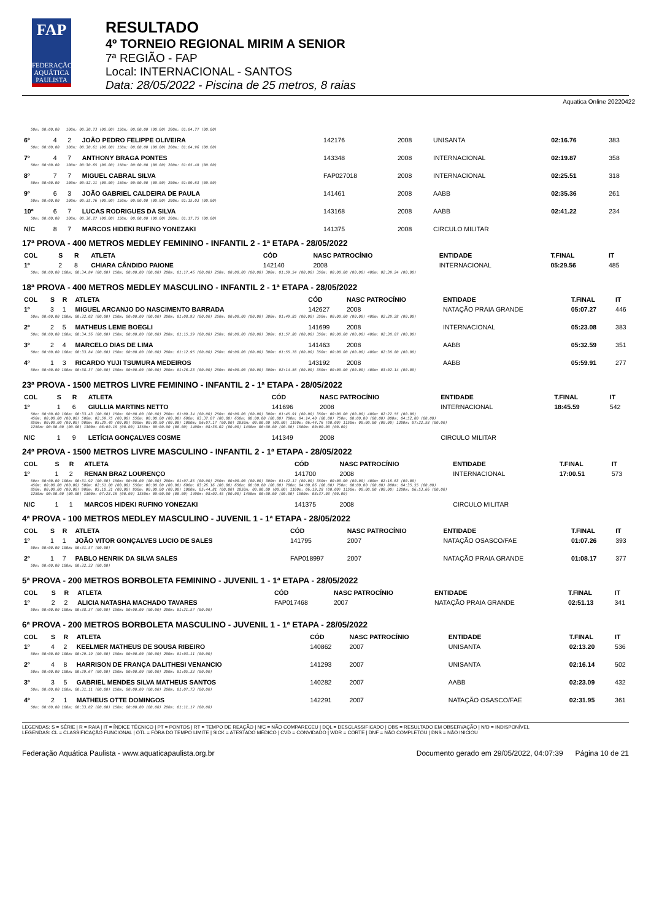FAP
FEDERAÇÃO AQUÁTICA PAULISTA
RESULTADO
4º TORNEIO REGIONAL MIRIM A SENIOR
7ª REGIÃO - FAP
Local: INTERNACIONAL - SANTOS
Data: 28/05/2022 - Piscina de 25 metros, 8 raias
Aquatica Online 20220422
| 50m: 00:00.00 100m: 00:30.73 (00.00) 150m: 00:00.00 (00.00) 200m: 01:04.77 (00.00) | | | | | | | | |
| 6º | 4 | 2 | JOÃO PEDRO FELIPPE OLIVEIRA | 142176 | 2008 | UNISANTA | 02:16.76 | 383 |
| 50m: 00:00.00 100m: 00:30.61 (00.00) 150m: 00:00.00 (00.00) 200m: 01:04.96 (00.00) | | | | | | | | |
| 7º | 4 | 7 | ANTHONY BRAGA PONTES | 143348 | 2008 | INTERNACIONAL | 02:19.87 | 358 |
| 50m: 00:00.00 100m: 00:30.65 (00.00) 150m: 00:00.00 (00.00) 200m: 01:05.49 (00.00) | | | | | | | | |
| 8º | 7 | 7 | MIGUEL CABRAL SILVA | FAP027018 | 2008 | INTERNACIONAL | 02:25.51 | 318 |
| 50m: 00:00.00 100m: 00:32.11 (00.00) 150m: 00:00.00 (00.00) 200m: 01:09.63 (00.00) | | | | | | | | |
| 9º | 6 | 3 | JOÃO GABRIEL CALDEIRA DE PAULA | 141461 | 2008 | AABB | 02:35.36 | 261 |
| 50m: 00:00.00 100m: 00:35.76 (00.00) 150m: 00:00.00 (00.00) 200m: 01:15.03 (00.00) | | | | | | | | |
| 10º | 6 | 7 | LUCAS RODRIGUES DA SILVA | 143168 | 2008 | AABB | 02:41.22 | 234 |
| 50m: 00:00.00 100m: 00:36.27 (00.00) 150m: 00:00.00 (00.00) 200m: 01:17.75 (00.00) | | | | | | | | |
| N/C | 8 | 7 | MARCOS HIDEKI RUFINO YONEZAKI | 141375 | 2008 | CIRCULO MILITAR | | |
17ª PROVA - 400 METROS MEDLEY FEMININO - INFANTIL 2 - 1ª ETAPA - 28/05/2022
| COL | S | R | ATLETA | CÓD | NASC PATROCÍNIO | ENTIDADE | T.FINAL | IT |
| --- | --- | --- | --- | --- | --- | --- | --- | --- |
| 1º | 2 | 8 | CHIARA CÂNDIDO PAIONE | 142140 | 2008 | INTERNACIONAL | 05:29.56 | 485 |
| 50m: 00:00.00 100m: 00:34.84 (00.00) 150m: 00:00.00 (00.00) 200m: 01:17.46 (00.00) 250m: 00:00.00 (00.00) 300m: 01:59.54 (00.00) 350m: 00:00.00 (00.00) 400m: 02:39.24 (00.00) | | | | | | | | |
18ª PROVA - 400 METROS MEDLEY MASCULINO - INFANTIL 2 - 1ª ETAPA - 28/05/2022
| COL | S | R | ATLETA | CÓD | NASC PATROCÍNIO | ENTIDADE | T.FINAL | IT |
| --- | --- | --- | --- | --- | --- | --- | --- | --- |
| 1º | 3 | 1 | MIGUEL ARCANJO DO NASCIMENTO BARRADA | 142627 | 2008 | NATAÇÃO PRAIA GRANDE | 05:07.27 | 446 |
| 50m: 00:00.00 100m: 00:32.02 (00.00) 150m: 00:00.00 (00.00) 200m: 01:08.93 (00.00) 250m: 00:00.00 (00.00) 300m: 01:49.85 (00.00) 350m: 00:00.00 (00.00) 400m: 02:29.28 (00.00) | | | | | | | | |
| 2º | 2 | 5 | MATHEUS LEME BOEGLI | 141699 | 2008 | INTERNACIONAL | 05:23.08 | 383 |
| 50m: 00:00.00 100m: 00:34.56 (00.00) 150m: 00:00.00 (00.00) 200m: 01:15.59 (00.00) 250m: 00:00.00 (00.00) 300m: 01:57.80 (00.00) 350m: 00:00.00 (00.00) 400m: 02:38.87 (00.00) | | | | | | | | |
| 3º | 2 | 4 | MARCELO DIAS DE LIMA | 141463 | 2008 | AABB | 05:32.59 | 351 |
| 50m: 00:00.00 100m: 00:33.84 (00.00) 150m: 00:00.00 (00.00) 200m: 01:12.95 (00.00) 250m: 00:00.00 (00.00) 300m: 01:55.78 (00.00) 350m: 00:00.00 (00.00) 400m: 02:38.80 (00.00) | | | | | | | | |
| 4º | 1 | 3 | RICARDO YUJI TSUMURA MEDEIROS | 143192 | 2008 | AABB | 05:59.91 | 277 |
| 50m: 00:00.00 100m: 00:38.37 (00.00) 150m: 00:00.00 (00.00) 200m: 01:26.23 (00.00) 250m: 00:00.00 (00.00) 300m: 02:14.56 (00.00) 350m: 00:00.00 (00.00) 400m: 03:02.14 (00.00) | | | | | | | | |
23ª PROVA - 1500 METROS LIVRE FEMININO - INFANTIL 2 - 1ª ETAPA - 28/05/2022
| COL | S | R | ATLETA | CÓD | NASC PATROCÍNIO | ENTIDADE | T.FINAL | IT |
| --- | --- | --- | --- | --- | --- | --- | --- | --- |
| 1º | 1 | 6 | GIULLIA MARTINS NETTO | 141696 | 2008 | INTERNACIONAL | 18:45.59 | 542 |
| 50m: 00:00.00 100m: 00:33.43 (00.00) 150m: 00:00.00 (00.00) 200m: 01:09.34 (00.00) 250m: 00:00.00 (00.00) 300m: 01:45.91 (00.00) 350m: 00:00.00 (00.00) 400m: 02:22.55 (00.00) 450m: 00:00.00 (00.00) 500m: 02:59.75 (00.00) 550m: 00:00.00 (00.00) 600m: 03:37.07 (00.00) 650m: 00:00.00 (00.00) 700m: 04:14.40 (00.00) 750m: 00:00.00 (00.00) 800m: 04:52.00 (00.00) 850m: 00:00.00 (00.00) 900m: 05:29.49 (00.00) 950m: 00:00.00 (00.00) 1000m: 06:07.17 (00.00) 1050m: 00:00.00 (00.00) 1100m: 06:44.76 (00.00) 1150m: 00:00.00 (00.00) 1200m: 07:22.58 (00.00) 1250m: 00:00.00 (00.00) 1300m: 08:00.18 (00.00) 1350m: 00:00.00 (00.00) 1400m: 08:38.02 (00.00) 1450m: 00:00.00 (00.00) 1500m: 00:00.00 (00.00) | | | | | | | | |
| N/C | 1 | 9 | LETÍCIA GONÇALVES COSME | 141349 | 2008 | CIRCULO MILITAR | | |
24ª PROVA - 1500 METROS LIVRE MASCULINO - INFANTIL 2 - 1ª ETAPA - 28/05/2022
| COL | S | R | ATLETA | CÓD | NASC PATROCÍNIO | ENTIDADE | T.FINAL | IT |
| --- | --- | --- | --- | --- | --- | --- | --- | --- |
| 1º | 1 | 2 | RENAN BRAZ LOURENÇO | 141700 | 2008 | INTERNACIONAL | 17:00.51 | 573 |
| 50m: 00:00.00 100m: 00:31.92 (00.00) 150m: 00:00.00 (00.00) 200m: 01:07.85 (00.00) 250m: 00:00.00 (00.00) 300m: 01:42.17 (00.00) 350m: 00:00.00 (00.00) 400m: 02:16.63 (00.00) 450m: 00:00.00 (00.00) 500m: 02:51.00 (00.00) 550m: 00:00.00 (00.00) 600m: 03:26.16 (00.00) 650m: 00:00.00 (00.00) 700m: 04:00.86 (00.00) 750m: 00:00.00 (00.00) 800m: 04:35.55 (00.00) 850m: 00:00.00 (00.00) 900m: 05:10.31 (00.00) 950m: 00:00.00 (00.00) 1000m: 05:44.81 (00.00) 1050m: 00:00.00 (00.00) 1100m: 06:19.28 (00.00) 1150m: 00:00.00 (00.00) 1200m: 06:53.66 (00.00) 1250m: 00:00.00 (00.00) 1300m: 07:28.16 (00.00) 1350m: 00:00.00 (00.00) 1400m: 08:02.45 (00.00) 1450m: 00:00.00 (00.00) 1500m: 08:37.03 (00.00) | | | | | | | | |
| N/C | 1 | 1 | MARCOS HIDEKI RUFINO YONEZAKI | 141375 | 2008 | CIRCULO MILITAR | | |
4ª PROVA - 100 METROS MEDLEY MASCULINO - JUVENIL 1 - 1ª ETAPA - 28/05/2022
| COL | S | R | ATLETA | CÓD | NASC PATROCÍNIO | ENTIDADE | T.FINAL | IT |
| --- | --- | --- | --- | --- | --- | --- | --- | --- |
| 1º | 1 | 1 | JOÃO VITOR GONÇALVES LUCIO DE SALES | 141795 | 2007 | NATAÇÃO OSASCO/FAE | 01:07.26 | 393 |
| 50m: 00:00.00 100m: 00:31.57 (00.00) | | | | | | | | |
| 2º | 1 | 7 | PABLO HENRIK DA SILVA SALES | FAP018997 | 2007 | NATAÇÃO PRAIA GRANDE | 01:08.17 | 377 |
| 50m: 00:00.00 100m: 00:32.33 (00.00) | | | | | | | | |
5ª PROVA - 200 METROS BORBOLETA FEMININO - JUVENIL 1 - 1ª ETAPA - 28/05/2022
| COL | S | R | ATLETA | CÓD | NASC PATROCÍNIO | ENTIDADE | T.FINAL | IT |
| --- | --- | --- | --- | --- | --- | --- | --- | --- |
| 1º | 2 | 2 | ALICIA NATASHA MACHADO TAVARES | FAP017468 | 2007 | NATAÇÃO PRAIA GRANDE | 02:51.13 | 341 |
| 50m: 00:00.00 100m: 00:38.37 (00.00) 150m: 00:00.00 (00.00) 200m: 01:21.57 (00.00) | | | | | | | | |
6ª PROVA - 200 METROS BORBOLETA MASCULINO - JUVENIL 1 - 1ª ETAPA - 28/05/2022
| COL | S | R | ATLETA | CÓD | NASC PATROCÍNIO | ENTIDADE | T.FINAL | IT |
| --- | --- | --- | --- | --- | --- | --- | --- | --- |
| 1º | 4 | 2 | KEELMER MATHEUS DE SOUSA RIBEIRO | 140862 | 2007 | UNISANTA | 02:13.20 | 536 |
| 50m: 00:00.00 100m: 00:29.19 (00.00) 150m: 00:00.00 (00.00) 200m: 01:03.11 (00.00) | | | | | | | | |
| 2º | 4 | 8 | HARRISON DE FRANÇA DALITHESI VENANCIO | 141293 | 2007 | UNISANTA | 02:16.14 | 502 |
| 50m: 00:00.00 100m: 00:29.67 (00.00) 150m: 00:00.00 (00.00) 200m: 01:05.33 (00.00) | | | | | | | | |
| 3º | 3 | 5 | GABRIEL MENDES SILVA MATHEUS SANTOS | 140282 | 2007 | AABB | 02:23.09 | 432 |
| 50m: 00:00.00 100m: 00:31.11 (00.00) 150m: 00:00.00 (00.00) 200m: 01:07.73 (00.00) | | | | | | | | |
| 4º | 2 | 1 | MATHEUS OTTE DOMINGOS | 142291 | 2007 | NATAÇÃO OSASCO/FAE | 02:31.95 | 361 |
| 50m: 00:00.00 100m: 00:33.02 (00.00) 150m: 00:00.00 (00.00) 200m: 01:11.17 (00.00) | | | | | | | | |
LEGENDAS: S = SÉRIE | R = RAIA | IT = ÍNDICE TÉCNICO | PT = PONTOS | RT = TEMPO DE REAÇÃO | N/C = NÃO COMPARECEU | DQL = DESCLASSIFICADO | OBS = RESULTADO EM OBSERVAÇÃO | N/D = INDISPONÍVEL
LEGENDAS: CL = CLASSIFICAÇÃO FUNCIONAL | OTL = FORA DO TEMPO LIMITE | SICK = ATESTADO MÉDICO | CVD = CONVIDADO | WDR = CORTE | DNF = NÃO COMPLETOU | DNS = NÃO INICIOU
Federação Aquática Paulista - www.aquaticapaulista.org.br Documento gerado em 29/05/2022, 04:07:39 Página 10 de 21